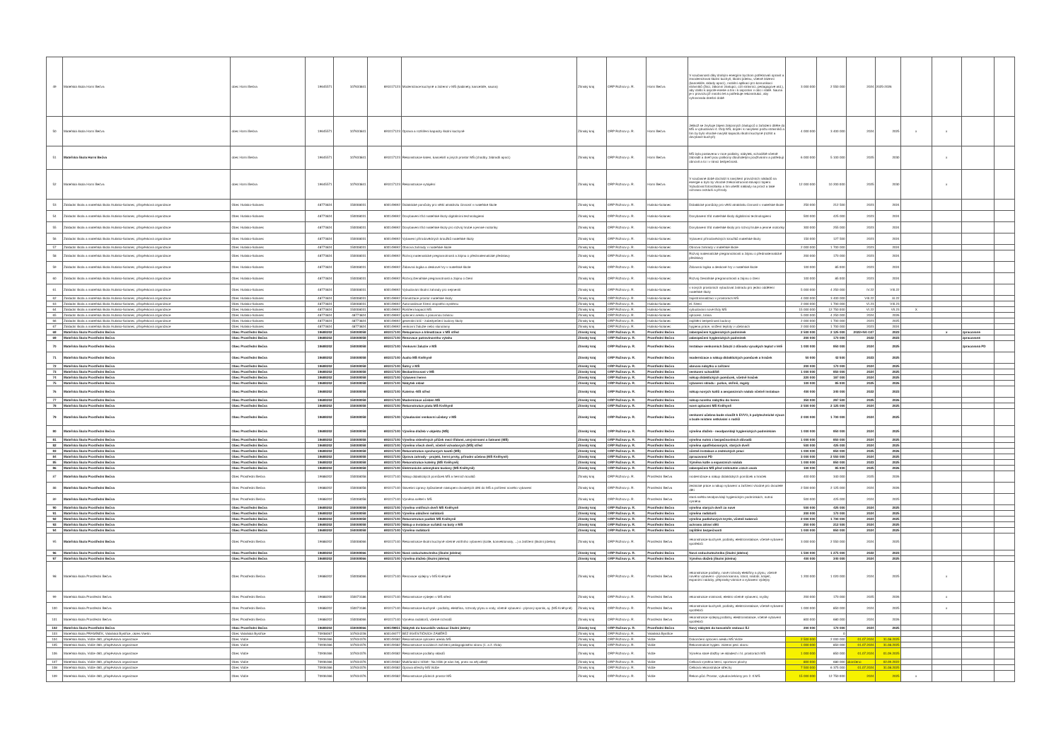| 49 | Mateřská škola Horní Bečva | obec Horní Bečva | 19645571 | 107633841 | 691017123 | Modernizace kuchyně a zázemí v MŠ (kabinety, kanceláře, sauna) | Zlínský kraj | ORP Rožnov p. R. | Horní Bečva | V současnosti díky drahým energiím bychom potřebovali opravit a zmodernizovat školní kuchyň, školní jídelnu, včetně zázemí (kanceláře, sklady apod.), mobilní aplikaci pro komunikaci strávníků (žáci, zákonní zástupci, cizí strávníci, pedagogové atd.), aby došlo k úspoře enerie a tím i k úsporám v obci i státě. Sauna je v provozu již mnoho let a potřebuje rekonstrukci, aby vyhovovala dnešní době | 3 000 000 | 2 550 000 | 2024 | 2025-2026 | | | | |
| 50 | Mateřská škola Horní Bečva | obec Horní Bečva | 19645571 | 107633841 | 691017123 | Oprava a rozšíření kapacity školní kuchyně | Zlínský kraj | ORP Rožnov p. R. | Horní Bečva | Jelikož se zvyšuje zájem zákonných zástupců o zařazení dítěte do MŠ a vybudování 4. třídy MŠ, dojde i k navýšení počtu strávníků a tím by bylo vhodné navýšit kapacitu školní kuchyně (rozšít a dovybavit kuchyň) | 4 000 000 | 3 400 000 | 2024 | 2025 | x | x | | |
| 51 | Mateřská škola Horní Bečva | obec Horní Bečva | 19645571 | 107633841 | 691017123 | Rekonstrukce šaten, kanceláří a jiných prostor MŠ (chodby, zábradlí apod.) | Zlínský kraj | ORP Rožnov p. R. | Horní Bečva | MŠ byla postavena v roce podlahy, nábytek, schodiště včetně zábradlí a dveří jsou poškony dlouholetým používáním a potřebují obnovit a to i v rámci bezpečnosti. | 6 000 000 | 5 100 000 | 2025 | 2030 | | x | | |
| 52 | Mateřská škola Horní Bečva | obec Horní Bečva | 19645571 | 107633841 | 691017123 | Rekonstrukce vytápění | Zlínský kraj | ORP Rožnov p. R. | Horní Bečva | V současné době dochází k navýšení provozních nákladů na energie a bylo by vhodné zrekonstruovat stávající topení. Vybudovat fotovoltaiku a tím ušetřit náklady na provz a také ochrana ovzduší a přírody. | 12 000 000 | 10 200 000 | 2025 | 2030 | | x | | |
| 53 | Základní škola a mateřská škola Hutisko-Solanec, příspěvková organizace | Obec Hutisko-Solanec | 48773824 | 150008031 | 600149692 | Didaktické pomůcky pro větší atraktivitu činností v mateřské škole | Zlínský kraj | ORP Rožnov p. R. | Hutisko-Solanec | Didaktické pomůcky pro větší atraktivitu činností v mateřské škole | 250 000 | 212 500 | 2023 | 2024 | | | | |
| 54 | Základní škola a mateřská škola Hutisko-Solanec, příspěvková organizace | Obec Hutisko-Solanec | 48773824 | 150008031 | 600149692 | Dovybavení tříd mateřské školy digitálními technologiemi | Zlínský kraj | ORP Rožnov p. R. | Hutisko-Solanec | Dovybavení tříd mateřské školy digitálními technologiemi | 500 000 | 425 000 | 2023 | 2024 | | | | |
| 55 | Základní škola a mateřská škola Hutisko-Solanec, příspěvková organizace | Obec Hutisko-Solanec | 48773824 | 150008031 | 600149692 | Dovybavení tříd mateřské školy pro rozvoj hrubé a jemné motoriky | Zlínský kraj | ORP Rožnov p. R. | Hutisko-Solanec | Dovybavení tříd mateřské školy pro rozvoj hrubé a jemné motoriky | 300 000 | 255 000 | 2023 | 2024 | | | | |
| 56 | Základní škola a mateřská škola Hutisko-Solanec, příspěvková organizace | Obec Hutisko-Solanec | 48773824 | 150008031 | 600149692 | Vybavení přírodovědných kroužků mateřské školy | Zlínský kraj | ORP Rožnov p. R. | Hutisko-Solanec | Vybavení přírodovědných kroužků mateřské školy | 150 000 | 127 500 | 2023 | 2024 | | | | |
| 57 | Základní škola a mateřská škola Hutisko-Solanec, příspěvková organizace | Obec Hutisko-Solanec | 48773824 | 150008031 | 600149692 | Obnova zahrady v mateřské škole | Zlínský kraj | ORP Rožnov p. R. | Hutisko-Solanec | Obnova zahrady v mateřské škole | 2 000 000 | 1 700 000 | 2023 | 2024 | | | | |
| 58 | Základní škola a mateřská škola Hutisko-Solanec, příspěvková organizace | Obec Hutisko-Solanec | 48773824 | 150008031 | 600149692 | Rozvoj matematické pregramotnosti a zájmu o předmatematické představy | Zlínský kraj | ORP Rožnov p. R. | Hutisko-Solanec | Rozvoj matematické pregramotnosti a zájmu o předmatematické představy | 200 000 | 170 000 | 2023 | 2024 | | | | |
| 59 | Základní škola a mateřská škola Hutisko-Solanec, příspěvková organizace | Obec Hutisko-Solanec | 48773824 | 150008031 | 600149692 | Zábavná logika a deskové hry v mateřské škole | Zlínský kraj | ORP Rožnov p. R. | Hutisko-Solanec | Zábavná logika a deskové hry v mateřské škole | 100 000 | 85 000 | 2023 | 2024 | | | | |
| 60 | Základní škola a mateřská škola Hutisko-Solanec, příspěvková organizace | Obec Hutisko-Solanec | 48773824 | 150008031 | 600149692 | Rozvoj čtenářské pregramotnosti a zájmu o čtení | Zlínský kraj | ORP Rožnov p. R. | Hutisko-Solanec | Rozvoj čtenářské pregramotnosti a zájmu o čtení | 100 000 | 85 000 | 2023 | 2024 | | | | |
| 61 | Základní škola a mateřská škola Hutisko-Solanec, příspěvková organizace | Obec Hutisko-Solanec | 48773824 | 150008031 | 600149692 | Vybudování školní zahrady pro nejmenší | Zlínský kraj | ORP Rožnov p. R. | Hutisko-Solanec | v nových prostorách vybudovat zahradu pro jedno oddělení mateřské školy | 5 000 000 | 4 250 000 | IV.22 | VIII.22 | | | | |
| 62 | Základní škola a mateřská škola Hutisko-Solanec, příspěvková organizace | Obec Hutisko-Solanec | 48773824 | 150008031 | 600149692 | Klimatizace prostor mateřské školy | Zlínský kraj | ORP Rožnov p. R. | Hutisko-Solanec | zajistit klimatizaci v prostorách MŠ | 4 000 000 | 3 400 000 | VIII.22 | XI.22 | | | | |
| 63 | Základní škola a mateřská škola Hutisko-Solanec, příspěvková organizace | Obec Hutisko-Solanec | 48773824 | 150008031 | 600149692 | Automatizace řízení otopného systému | Zlínský kraj | ORP Rožnov p. R. | Hutisko-Solanec | el. řízení | 2 000 000 | 1 700 000 | VI.23 | VIII.23 | | | | |
| 64 | Základní škola a mateřská škola Hutisko-Solanec, příspěvková organizace | Obec Hutisko-Solanec | 48773824 | 150008031 | 600149692 | Rošíření kapacit MŠ | Zlínský kraj | ORP Rožnov p. R. | Hutisko-Solanec | vybudování nové třídy MŠ | 15 000 000 | 12 750 000 | VI.22 | VII.23 | X | | | |
| 65 | Základní škola a mateřská škola Hutisko-Solanec, příspěvková organizace | Obec Hutisko-Solanec | 48773824 | 48773824 | 600149692 | oplocení areálu s posuvnou bránou | Zlínský kraj | ORP Rožnov p. R. | Hutisko-Solanec | oplocení, brána | 5 000 000 | 4 250 000 | 2024 | 2026 | | | | |
| 66 | Základní škola a mateřská škola Hutisko-Solanec, příspěvková organizace | Obec Hutisko-Solanec | 48773824 | 48773824 | 600149692 | generální klíč - zabezpečení budovy školy | Zlínský kraj | ORP Rožnov p. R. | Hutisko-Solanec | zajištění bezpečnosti budovy | 2 000 000 | 1 700 000 | 2023 | 2025 | | | | |
| 67 | Základní škola a mateřská škola Hutisko-Solanec, příspěvková organizace | Obec Hutisko-Solanec | 48773824 | 48773824 | 600149692 | venkovní žaluzie nebo slunolamy | Zlínský kraj | ORP Rožnov p. R. | Hutisko-Solanec | hygiena práce, snížení teploty v učebnách | 2 000 000 | 1 700 000 | 2023 | 2024 | | | | |
| 68 | Mateřská škola Prostřední Bečva | Obec Prostřední Bečva | 19688202 | 150008058 | 691017140 | Rekuperace a klimatizace v MŠ střed | Zlínský kraj | ORP Rožnov p. R. | Prostřední Bečva | zabezpečení hygienických podmínek | 2 500 000 | 2 125 000 | 2022+N4:O27 | 2023 | | x | zpracované | |
| 69 | Mateřská škola Prostřední Bečva | Obec Prostřední Bečva | 19688202 | 150008058 | 691017140 | Renovace potravinového výtahu | Zlínský kraj | ORP Rožnov p. R. | Prostřední Bečva | zabezpečení hygienických podmínek | 200 000 | 170 000 | 2022 | 2023 | | | zpracované | |
| 70 | Mateřská škola Prostřední Bečva | Obec Prostřední Bečva | 19688202 | 150008058 | 691017140 | Venkovní žaluzie v MŠ | Zlínský kraj | ORP Rožnov p. R. | Prostřední Bečva | instalace venkovních žaluzií z důvodu vysokých teplot v létě | 1 000 000 | 850 000 | 2024 | 2025 | | | zpracovaná PD | |
| 71 | Mateřská škola Prostřední Bečva | Obec Prostřední Bečva | 19688202 | 150008058 | 691017140 | Audio MŠ Kněhyně | Zlínský kraj | ORP Rožnov p. R. | Prostřední Bečva | modernizace a nákup didaktických pomůcek a hraček | 50 000 | 42 500 | 2023 | 2025 | | | | |
| 72 | Mateřská škola Prostřední Bečva | Obec Prostřední Bečva | 19688202 | 150008058 | 691017140 | Šatny v MŠ | Zlínský kraj | ORP Rožnov p. R. | Prostřední Bečva | obnova nábytku a zařízení | 200 000 | 170 000 | 2024 | 2025 | | | | |
| 73 | Mateřská škola Prostřední Bečva | Obec Prostřední Bečva | 19688202 | 150008058 | 691017140 | Bezbariérovost v MŠ | Zlínský kraj | ORP Rožnov p. R. | Prostřední Bečva | venkovní schodiště | 1 000 000 | 850 000 | 2024 | 2025 | | | | |
| 74 | Mateřská škola Prostřední Bečva | Obec Prostřední Bečva | 19688202 | 150008058 | 691017140 | Vybavení heren | Zlínský kraj | ORP Rožnov p. R. | Prostřední Bečva | nákup didaktických pomůcek, včetně hraček | 220 000 | 187 000 | 2024 | 2025 | | | | |
| 75 | Mateřská škola Prostřední Bečva | Obec Prostřední Bečva | 19688202 | 150008058 | 691017140 | Nábytek sklad | Zlínský kraj | ORP Rožnov p. R. | Prostřední Bečva | vybavení skladu - police, skříně, regály | 100 000 | 85 000 | 2025 | 2026 | | | | |
| 76 | Mateřská škola Prostřední Bečva | Obec Prostřední Bečva | 19688202 | 150008058 | 691017140 | Kotelna -MŠ střed | Zlínský kraj | ORP Rožnov p. R. | Prostřední Bečva | nákup nových kotlů a aexpanzních nádob včetně instalace | 400 000 | 340 000 | 2022 | 2023 | | | | |
| 77 | Mateřská škola Prostřední Bečva | Obec Prostřední Bečva | 19688202 | 150008058 | 691017140 | Modernizace učeben MŠ | Zlínský kraj | ORP Rožnov p. R. | Prostřední Bečva | nákup nového nábytku do heren | 350 000 | 297 500 | 2025 | 2026 | | | | |
| 78 | Mateřská škola Prostřední Bečva | Obec Prostřední Bečva | 19688202 | 150008058 | 691017140 | Rekonstrukce plotu MŠ Kněhyně | Zlínský kraj | ORP Rožnov p. R. | Prostřední Bečva | nové oplocení MŠ Kněhyně | 2 500 000 | 2 125 000 | 2024 | 2025 | | | | |
| 79 | Mateřská škola Prostřední Bečva | Obec Prostřední Bečva | 19688202 | 150008058 | 691017140 | Vybudování venkovní učebny v MŠ | Zlínský kraj | ORP Rožnov p. R. | Prostřední Bečva | venkovní učebna bude sloužit k EVVO, k polytechnické výuce a bude místem setkávání s rodiči | 2 000 000 | 1 700 000 | 2024 | 2025 | | | | |
| 80 | Mateřská škola Prostřední Bečva | Obec Prostřední Bečva | 19688202 | 150008058 | 691017140 | Výměna dlažeb v objektu (MŠ) | Zlínský kraj | ORP Rožnov p. R. | Prostřední Bečva | výměna dlažeb - neodpovídají hygienických podmínkám | 1 000 000 | 850 000 | 2024 | 2025 | | | | |
| 81 | Mateřská škola Prostřední Bečva | Obec Prostřední Bečva | 19688202 | 150008058 | 691017140 | Výměna skleněných příček mezi třídami, umývárnami a šatnami (MŠ) | Zlínský kraj | ORP Rožnov p. R. | Prostřední Bečva | výměna nutná z bezpečnostních důvodů | 1 000 000 | 850 000 | 2024 | 2025 | | | | |
| 82 | Mateřská škola Prostřední Bečva | Obec Prostřední Bečva | 19688202 | 150008058 | 691017140 | Výměna všech dveří, včetně vchodových (MŠ) střed | Zlínský kraj | ORP Rožnov p. R. | Prostřední Bečva | výměna opotřebovaných, starých dveří | 500 000 | 425 000 | 2024 | 2025 | | | | |
| 83 | Mateřská škola Prostřední Bečva | Obec Prostřední Bečva | 19688202 | 150008058 | 691017140 | Rekonstrukce sprchových koutů (MŠ) | Zlínský kraj | ORP Rožnov p. R. | Prostřední Bečva | včetně instalace a zednických prací | 1 000 000 | 850 000 | 2025 | 2026 | | | | |
| 84 | Mateřská škola Prostřední Bečva | Obec Prostřední Bečva | 19688202 | 150008058 | 691017140 | Úprava zahrady - projekt, herní prvky, přírodní učebna (MŠ Kněhyně) | Zlínský kraj | ORP Rožnov p. R. | Prostřední Bečva | zpracovaná PD | 3 000 000 | 2 550 000 | 2024 | 2025 | | | | |
| 85 | Mateřská škola Prostřední Bečva | Obec Prostřední Bečva | 19688202 | 150008058 | 691017140 | Rekonstrukce kotelny (MŠ Kněhyně) | Zlínský kraj | ORP Rožnov p. R. | Prostřední Bečva | Výměna kotle a expanzních nádob | 1 000 000 | 850 000 | 2023 | 2025 | | | | |
| 86 | Mateřská škola Prostřední Bečva | Obec Prostřední Bečva | 19688202 | 150008058 | 691017140 | Elektronické odemykání budovy (MŠ Kněhyně) | Zlínský kraj | ORP Rožnov p. R. | Prostřední Bečva | zabezpečení MŠ před vniknutím cizích osob | 100 000 | 85 000 | 2025 | 2026 | | | | |
| 87 | Mateřská škola Prostřední Bečva | Obec Prostřední Bečva | 19688202 | 150008058 | 691017140 | Nákup didaktických pomůcek MŠ a herních koutků | Zlínský kraj | ORP Rožnov p. R. | Prostřední Bečva | modernizace a nákup didaktických pomůcek a hraček | 400 000 | 340 000 | 2025 | 2026 | | | | |
| 88 | Mateřská škola Prostřední Bečva | Obec Prostřední Bečva | 19688202 | 150008058 | 691017140 | Stavební úpravy způsobené nástupem dvouletých dětí do MŠ a pořízení nového vybavení | Zlínský kraj | ORP Rožnov p. R. | Prostřední Bečva | zednické práce a nákup vybavení a zařízení vhodné pro dvouleté děti | 2 500 000 | 2 125 000 | 2024 | 2026 | | | | |
| 89 | Mateřská škola Prostřední Bečva | Obec Prostřední Bečva | 19688202 | 150008058 | 691017140 | Výměna světel v MŠ | Zlínský kraj | ORP Rožnov p. R. | Prostřední Bečva | stará světla neodpovídají hygienickým podmínkách, nutná výměna | 500 000 | 425 000 | 2024 | 2025 | | | | |
| 90 | Mateřská škola Prostřední Bečva | Obec Prostřední Bečva | 19688202 | 150008058 | 691017140 | Výměna vnitřních dveří MŠ Kněhyně | Zlínský kraj | ORP Rožnov p. R. | Prostřední Bečva | výměna starých dveří za nové | 500 000 | 425 000 | 2024 | 2025 | | | | |
| 91 | Mateřská škola Prostřední Bečva | Obec Prostřední Bečva | 19688202 | 150008058 | 691017140 | Výměna obložení radiátorů | Zlínský kraj | ORP Rožnov p. R. | Prostřední Bečva | výměna radiátorů | 200 000 | 170 000 | 2024 | 2025 | | | | |
| 92 | Mateřská škola Prostřední Bečva | Obec Prostřední Bečva | 19688202 | 150008058 | 691017140 | Rekonstrukce podlah MŠ Kněhyně | Zlínský kraj | ORP Rožnov p. R. | Prostřední Bečva | výměna podlahových krytin, včetně koberců | 2 000 000 | 1 700 000 | 2024 | 2025 | | | | |
| 93 | Mateřská škola Prostřední Bečva | Obec Prostřední Bečva | 19688202 | 150008058 | 691017140 | Nákup a instalace sušáků na boty v MŠ | Zlínský kraj | ORP Rožnov p. R. | Prostřední Bečva | ochrana zdraví dětí | 250 000 | 212 500 | 2024 | 2025 | | | | |
| 94 | Mateřská škola Prostřední Bečva | Obec Prostřední Bečva | 19688202 | 150008058 | 691017140 | Výměna radiátorů | Zlínský kraj | ORP Rožnov p. R. | Prostřední Bečva | zajištění bezpečnosti | 1 000 000 | 850 000 | 2024 | 2025 | | | | |
| 95 | Mateřská škola Prostřední Bečva | Obec Prostřední Bečva | 19688202 | 150008066 | 691017140 | Rekonstrukce školní kuchyně včetně vnitřního vybavení (kotle, konvektomaty, ...) a zařízení (školní jídelna) | Zlínský kraj | ORP Rožnov p. R. | Prostřední Bečva | rekonstrukce kuchyně, podlahy, elektroinstalace, včetně vybavení spotřebiči | 3 000 000 | 2 550 000 | 2024 | 2025 | | | | |
| 96 | Mateřská škola Prostřední Bečva | Obec Prostřední Bečva | 19688202 | 150008066 | 691017140 | Nová vzduchotechnika (školní jídelna) | Zlínský kraj | ORP Rožnov p. R. | Prostřední Bečva | Nová vzduchotechnika (školní jídelna) | 1 500 000 | 1 275 000 | 2022 | 2023 | | | | |
| 97 | Mateřská škola Prostřední Bečva | Obec Prostřední Bečva | 19688202 | 150008066 | 691017140 | Výměna dlažeb (školní jídelna) | Zlínský kraj | ORP Rožnov p. R. | Prostřední Bečva | Výměna dlažeb (školní jídelna) | 400 000 | 340 000 | 2024 | 2025 | | | | |
| 98 | Mateřská škola Prostřední Bečva | Obec Prostřední Bečva | 19688202 | 150008066 | 691017140 | Renovace výdejny v MŠ Kněhyně | Zlínský kraj | ORP Rožnov p. R. | Prostřední Bečva | rekonstrukce podlahy, nové rozvody elektřiny a plynu, včetně nového vybavení - plynová kamna, robot, nádobí, kráječ, expanzní nádoby, přepravky-várnice a vybavení výdejny | 1 200 000 | 1 020 000 | 2024 | 2025 | | x | | |
| 99 | Mateřská škola Prostřední Bečva | Obec Prostřední Bečva | 19688202 | 150073186 | 691017140 | Rekonstrukce výdejen v MŠ střed | Zlínský kraj | ORP Rožnov p. R. | Prostřední Bečva | rekonstrukce místnosti, elektro včetně vybavení, myčky | 200 000 | 170 000 | 2025 | 2026 | | x | | |
| 100 | Mateřská škola Prostřední Bečva | Obec Prostřední Bečva | 19688202 | 150073186 | 691017140 | Rekonstrukce kuchyně - podlahy, elektřina, rozvody plynu a vody, včetně vybavení - plynový sporák, aj. (MŠ Kněhyně) | Zlínský kraj | ORP Rožnov p. R. | Prostřední Bečva | rekonstrukce kuchyně, podlahy, elektroinstalace, včetně vybavení spotřebiči | 1 000 000 | 850 000 | 2024 | 2025 | | x | | |
| 101 | Mateřská škola Prostřední Bečva | Obec Prostřední Bečva | 19688202 | 150008066 | 691017140 | Výměna radiátorů, včetně rozvodů | Zlínský kraj | ORP Rožnov p. R. | Prostřední Bečva | rekonstrukce výdejny,podlahy, elektroinstalace, včetně vybavení spotřebiči | 800 000 | 680 000 | 2024 | 2026 | | | | |
| 102 | Mateřská škola Prostřední Bečva | Obec Prostřední Bečva | 19688202 | 150008066 | 600149951 | Nábytek do kanceláře vedoucí školní jídelny | Zlínský kraj | ORP Rožnov p. R. | Prostřední Bečva | Nový nábytek do kanceláře vedoucí ŠJ | 200 000 | 170 000 | 2024 | 2025 | | | | |
| 103 | Mateřská škola PRAMÍNEK, Valašská Bystřice, okres Vsetín | Obec Valašská Bystřice | 70938067 | 107634228 | 600149277 | BEZ INVESTIČNÍCH ZÁMĚRŮ | Zlínský kraj | ORP Rožnov p. R. | Valašská Bystřice | | | 0 | | | | | | |
| 104 | Mateřská škola, Vidče 460, příspěvková organizace | Obec Vidče | 70936366 | 107634376 | 600149382 | Rekonstrukce oplocení areálu MŠ | Zlínský kraj | ORP Rožnov p. R. | Vidče | Dokončení oplocení areálu MŠ Vidče | 2 500 000 | 2 000 000 | 01.07.2024 | 31.08.2025 | | | | |
| 105 | Mateřská škola, Vidče 460, příspěvková organizace | Obec Vidče | 70936366 | 107634376 | 600149382 | Rekonstrukce sociálních zařízení pedagogického sboru (1. a 2. třída) | Zlínský kraj | ORP Rožnov p. R. | Vidče | Rekonstrukce hygien. zázemí ped. sboru | 1 000 000 | 850 000 | 01.07.2024 | 31.08.2025 | | | | |
| 106 | Mateřská škola, Vidče 460, příspěvková organizace | Obec Vidče | 70936366 | 107634376 | 600149382 | Rekonstrukce podlahy skladů | Zlínský kraj | ORP Rožnov p. R. | Vidče | Výměna staré dlažby ve skladech i hl. prostorách MŠ | 1 000 000 | 850 000 | 01.07.2024 | 01.09.2025 | | | | |
| 107 | Mateřská škola, Vidče 460, příspěvková organizace | Obec Vidče | 70936366 | 107634376 | 600149382 | Multifunkční hřiště - Na hřišti je nám hej, proto na něj utíkej! | Zlínský kraj | ORP Rožnov p. R. | Vidče | Celková výměna herní, sportovní plochy | 800 000 | 680 000 | ukončeno | 02.09.2022 | | | | |
| 108 | Mateřská škola, Vidče 460, příspěvková organizace | Obec Vidče | 70936366 | 107634376 | 600149382 | Oprava střechy MŠ Vidče | Zlínský kraj | ORP Rožnov p. R. | Vidče | Celková rekonstrukce střechy | 7 500 000 | 6 375 000 | 01.07.2024 | 31.08.2025 | | | | |
| 109 | Mateřská škola, Vidče 460, příspěvková organizace | Obec Vidče | 70936366 | 107634376 | 600149382 | Rekonstrukce půdních prostor MŠ | Zlínský kraj | ORP Rožnov p. R. | Vidče | Rekon.půd. Prostor, vybudov.lehárny pro 2. tř.MŠ | 15 000 000 | 12 750 000 | 2024 | 2025 | x | | | |